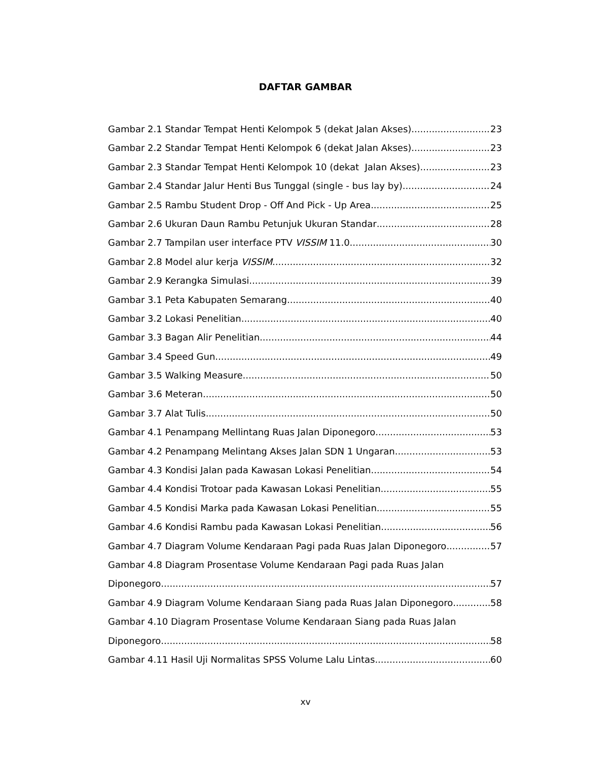DAFTAR GAMBAR
Gambar 2.1 Standar Tempat Henti Kelompok 5 (dekat Jalan Akses) 23
Gambar 2.2 Standar Tempat Henti Kelompok 6 (dekat Jalan Akses) 23
Gambar 2.3 Standar Tempat Henti Kelompok 10 (dekat Jalan Akses) 23
Gambar 2.4 Standar Jalur Henti Bus Tunggal (single - bus lay by) 24
Gambar 2.5 Rambu Student Drop - Off And Pick - Up Area 25
Gambar 2.6 Ukuran Daun Rambu Petunjuk Ukuran Standar 28
Gambar 2.7 Tampilan user interface PTV VISSIM 11.0 30
Gambar 2.8 Model alur kerja VISSIM 32
Gambar 2.9 Kerangka Simulasi 39
Gambar 3.1 Peta Kabupaten Semarang 40
Gambar 3.2 Lokasi Penelitian 40
Gambar 3.3 Bagan Alir Penelitian 44
Gambar 3.4 Speed Gun 49
Gambar 3.5 Walking Measure 50
Gambar 3.6 Meteran 50
Gambar 3.7 Alat Tulis 50
Gambar 4.1 Penampang Mellintang Ruas Jalan Diponegoro 53
Gambar 4.2 Penampang Melintang Akses Jalan SDN 1 Ungaran 53
Gambar 4.3 Kondisi Jalan pada Kawasan Lokasi Penelitian 54
Gambar 4.4 Kondisi Trotoar pada Kawasan Lokasi Penelitian 55
Gambar 4.5 Kondisi Marka pada Kawasan Lokasi Penelitian 55
Gambar 4.6 Kondisi Rambu pada Kawasan Lokasi Penelitian 56
Gambar 4.7 Diagram Volume Kendaraan Pagi pada Ruas Jalan Diponegoro 57
Gambar 4.8 Diagram Prosentase Volume Kendaraan Pagi pada Ruas Jalan
Diponegoro 57
Gambar 4.9 Diagram Volume Kendaraan Siang pada Ruas Jalan Diponegoro 58
Gambar 4.10 Diagram Prosentase Volume Kendaraan Siang pada Ruas Jalan
Diponegoro 58
Gambar 4.11 Hasil Uji Normalitas SPSS Volume Lalu Lintas 60
xv